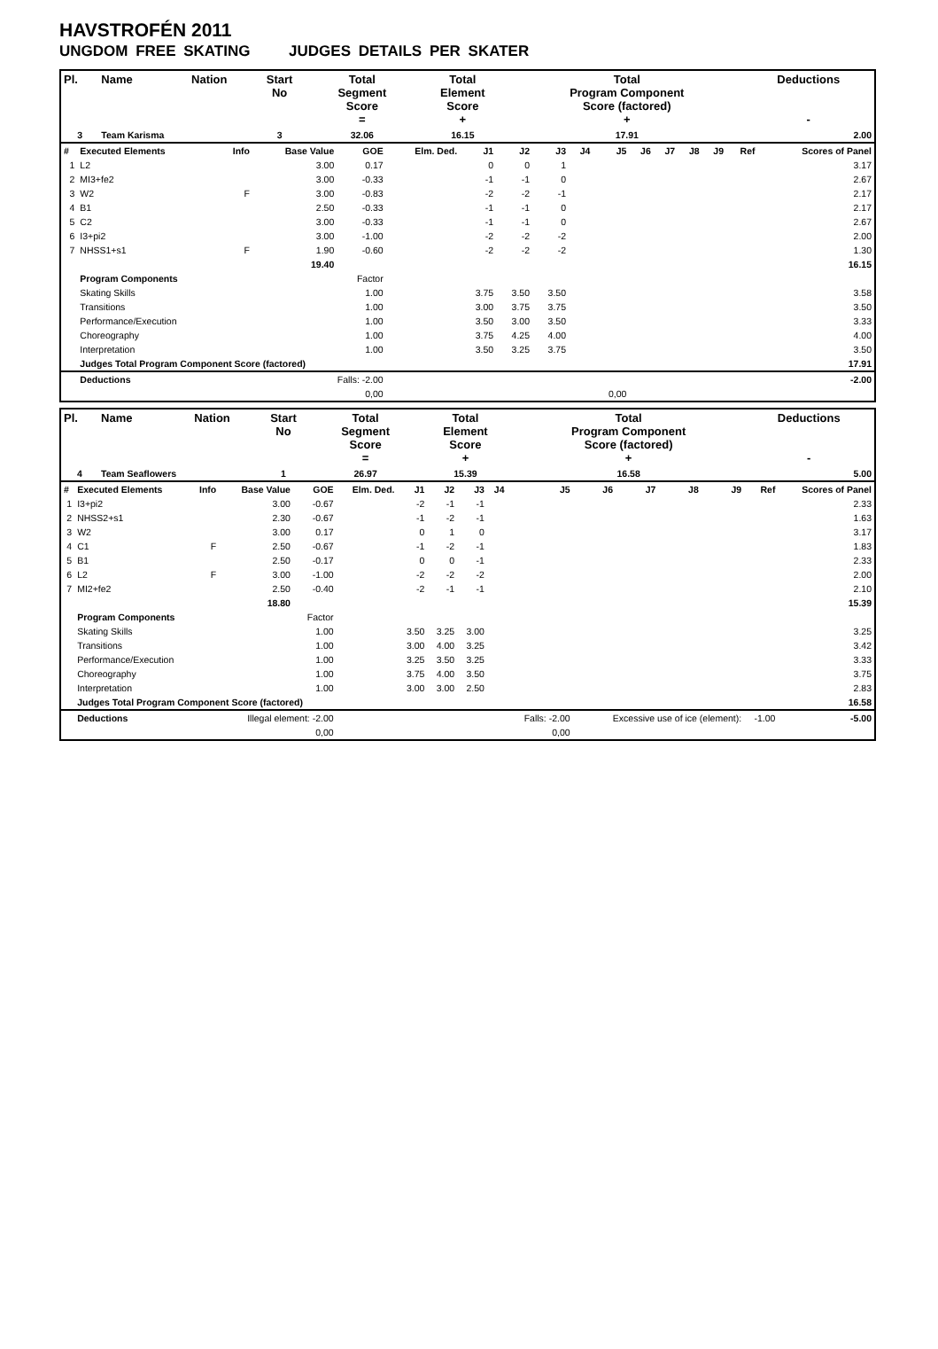HAVSTROFÉN 2011
UNGDOM FREE SKATING JUDGES DETAILS PER SKATER
| Pl. | Name | Nation | Start No | Total Segment Score = | Total Element Score + | Total Program Component Score (factored) + | Deductions - |
| --- | --- | --- | --- | --- | --- | --- | --- |
| 3 | Team Karisma | | 3 | 32.06 | 16.15 | 17.91 | 2.00 |
| # | Executed Elements | Info | Base Value | GOE | Elm. Ded. | J1 | J2 | J3 | J4 | J5 | J6 | J7 | J8 | J9 | Ref | Scores of Panel |
| 1 | L2 | | 3.00 | 0.17 | | 0 | 0 | 1 | | | | | | | | 3.17 |
| 2 | MI3+fe2 | | 3.00 | -0.33 | | -1 | -1 | 0 | | | | | | | | 2.67 |
| 3 | W2 | F | 3.00 | -0.83 | | -2 | -2 | -1 | | | | | | | | 2.17 |
| 4 | B1 | | 2.50 | -0.33 | | -1 | -1 | 0 | | | | | | | | 2.17 |
| 5 | C2 | | 3.00 | -0.33 | | -1 | -1 | 0 | | | | | | | | 2.67 |
| 6 | I3+pi2 | | 3.00 | -1.00 | | -2 | -2 | -2 | | | | | | | | 2.00 |
| 7 | NHSS1+s1 | F | 1.90 | -0.60 | | -2 | -2 | -2 | | | | | | | | 1.30 |
| | | | 19.40 | | | | | | | | | | | | | 16.15 |
| | Program Components | | | Factor | | | | | | | | | | | | |
| | Skating Skills | | | 1.00 | | 3.75 | 3.50 | 3.50 | | | | | | | | 3.58 |
| | Transitions | | | 1.00 | | 3.00 | 3.75 | 3.75 | | | | | | | | 3.50 |
| | Performance/Execution | | | 1.00 | | 3.50 | 3.00 | 3.50 | | | | | | | | 3.33 |
| | Choreography | | | 1.00 | | 3.75 | 4.25 | 4.00 | | | | | | | | 4.00 |
| | Interpretation | | | 1.00 | | 3.50 | 3.25 | 3.75 | | | | | | | | 3.50 |
| | Judges Total Program Component Score (factored) | | | | | | | | | | | | | | | 17.91 |
| | Deductions | | Falls: -2.00 | | | | | | | | | | | | | -2.00 |
| | | | | 0,00 | | | | | | 0,00 | | | | | | |
| Pl. | Name | Nation | Start No | Total Segment Score = | Total Element Score + | Total Program Component Score (factored) + | Deductions - |
| --- | --- | --- | --- | --- | --- | --- | --- |
| 4 | Team Seaflowers | | 1 | 26.97 | 15.39 | 16.58 | 5.00 |
| # | Executed Elements | Info | Base Value | GOE | Elm. Ded. | J1 | J2 | J3 | J4 | J5 | J6 | J7 | J8 | J9 | Ref | Scores of Panel |
| 1 | I3+pi2 | | 3.00 | -0.67 | | -2 | -1 | -1 | | | | | | | | 2.33 |
| 2 | NHSS2+s1 | | 2.30 | -0.67 | | -1 | -2 | -1 | | | | | | | | 1.63 |
| 3 | W2 | | 3.00 | 0.17 | | 0 | 1 | 0 | | | | | | | | 3.17 |
| 4 | C1 | F | 2.50 | -0.67 | | -1 | -2 | -1 | | | | | | | | 1.83 |
| 5 | B1 | | 2.50 | -0.17 | | 0 | 0 | -1 | | | | | | | | 2.33 |
| 6 | L2 | F | 3.00 | -1.00 | | -2 | -2 | -2 | | | | | | | | 2.00 |
| 7 | MI2+fe2 | | 2.50 | -0.40 | | -2 | -1 | -1 | | | | | | | | 2.10 |
| | | | 18.80 | | | | | | | | | | | | | 15.39 |
| | Program Components | | | Factor | | | | | | | | | | | | |
| | Skating Skills | | | 1.00 | | 3.50 | 3.25 | 3.00 | | | | | | | | 3.25 |
| | Transitions | | | 1.00 | | 3.00 | 4.00 | 3.25 | | | | | | | | 3.42 |
| | Performance/Execution | | | 1.00 | | 3.25 | 3.50 | 3.25 | | | | | | | | 3.33 |
| | Choreography | | | 1.00 | | 3.75 | 4.00 | 3.50 | | | | | | | | 3.75 |
| | Interpretation | | | 1.00 | | 3.00 | 3.00 | 2.50 | | | | | | | | 2.83 |
| | Judges Total Program Component Score (factored) | | | | | | | | | | | | | | | 16.58 |
| | Deductions | | Illegal element: -2.00 | | | | | | | Falls: -2.00 | Excessive use of ice (element): | | | | -1.00 | -5.00 |
| | | | | 0,00 | | | | | | 0,00 | | | | | | |